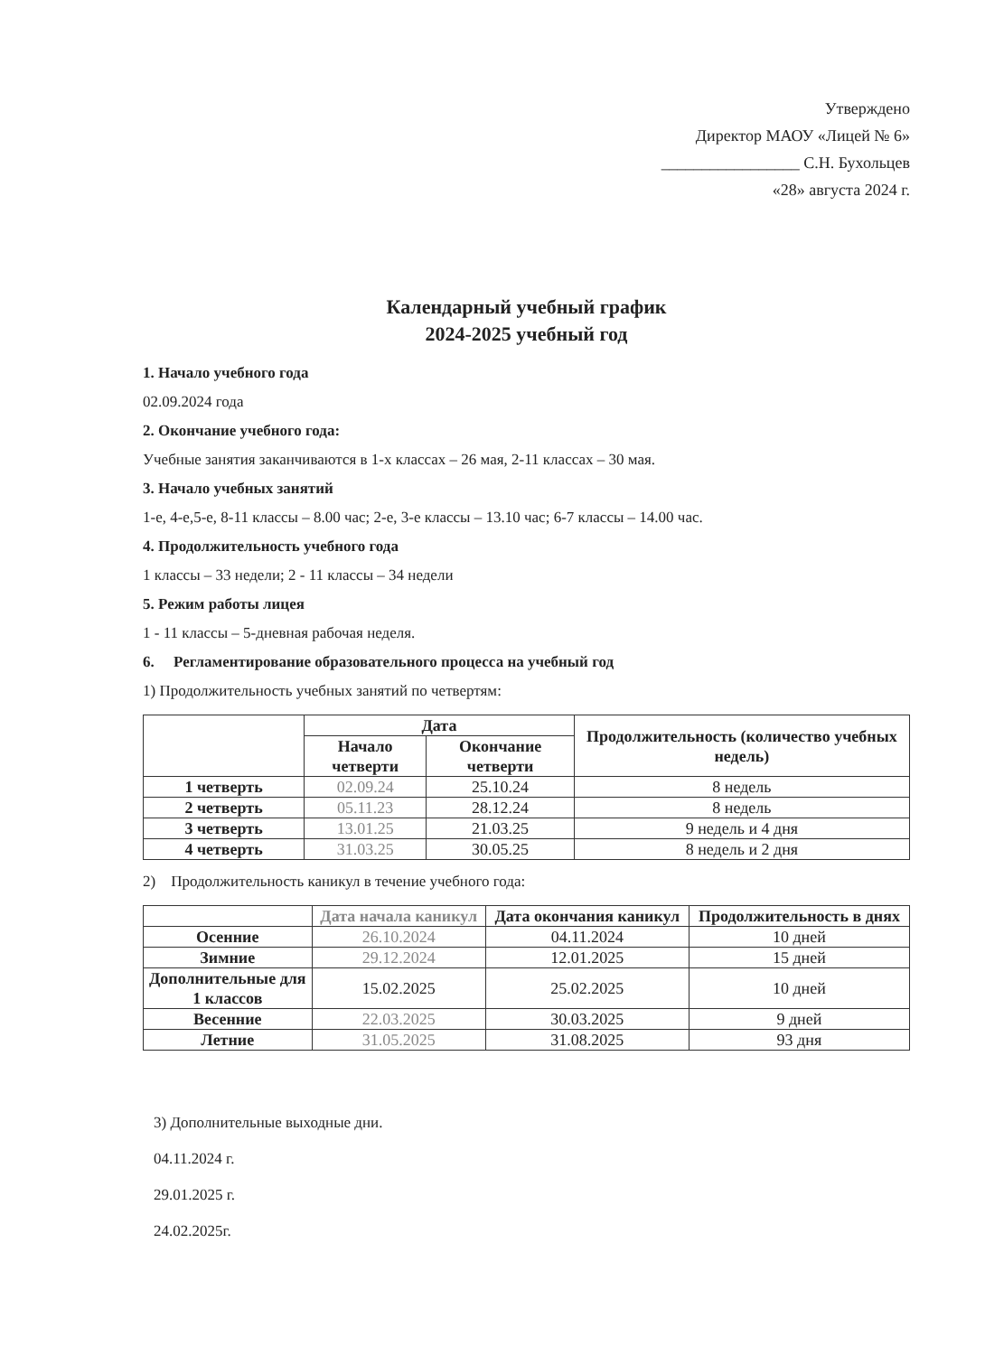Утверждено
Директор МАОУ «Лицей № 6»
_________________ С.Н. Бухольцев
«28» августа 2024 г.
Календарный учебный график
2024-2025 учебный год
1. Начало учебного года
02.09.2024 года
2. Окончание учебного года:
Учебные занятия заканчиваются в 1-х классах – 26 мая, 2-11 классах – 30 мая.
3. Начало учебных занятий
1-е, 4-е,5-е, 8-11 классы – 8.00 час; 2-е, 3-е классы – 13.10 час; 6-7 классы – 14.00 час.
4. Продолжительность учебного года
1 классы – 33 недели; 2 - 11 классы – 34 недели
5. Режим работы лицея
1 - 11 классы – 5-дневная рабочая неделя.
6. Регламентирование образовательного процесса на учебный год
1) Продолжительность учебных занятий по четвертям:
| | Дата | | Продолжительность (количество учебных недель) |
| --- | --- | --- | --- |
| | Начало четверти | Окончание четверти | |
| 1 четверть | 02.09.24 | 25.10.24 | 8 недель |
| 2 четверть | 05.11.23 | 28.12.24 | 8 недель |
| 3 четверть | 13.01.25 | 21.03.25 | 9 недель и 4 дня |
| 4 четверть | 31.03.25 | 30.05.25 | 8 недель и 2 дня |
2) Продолжительность каникул в течение учебного года:
| | Дата начала каникул | Дата окончания каникул | Продолжительность в днях |
| --- | --- | --- | --- |
| Осенние | 26.10.2024 | 04.11.2024 | 10 дней |
| Зимние | 29.12.2024 | 12.01.2025 | 15 дней |
| Дополнительные для 1 классов | 15.02.2025 | 25.02.2025 | 10 дней |
| Весенние | 22.03.2025 | 30.03.2025 | 9 дней |
| Летние | 31.05.2025 | 31.08.2025 | 93 дня |
3) Дополнительные выходные дни.
04.11.2024 г.
29.01.2025 г.
24.02.2025г.